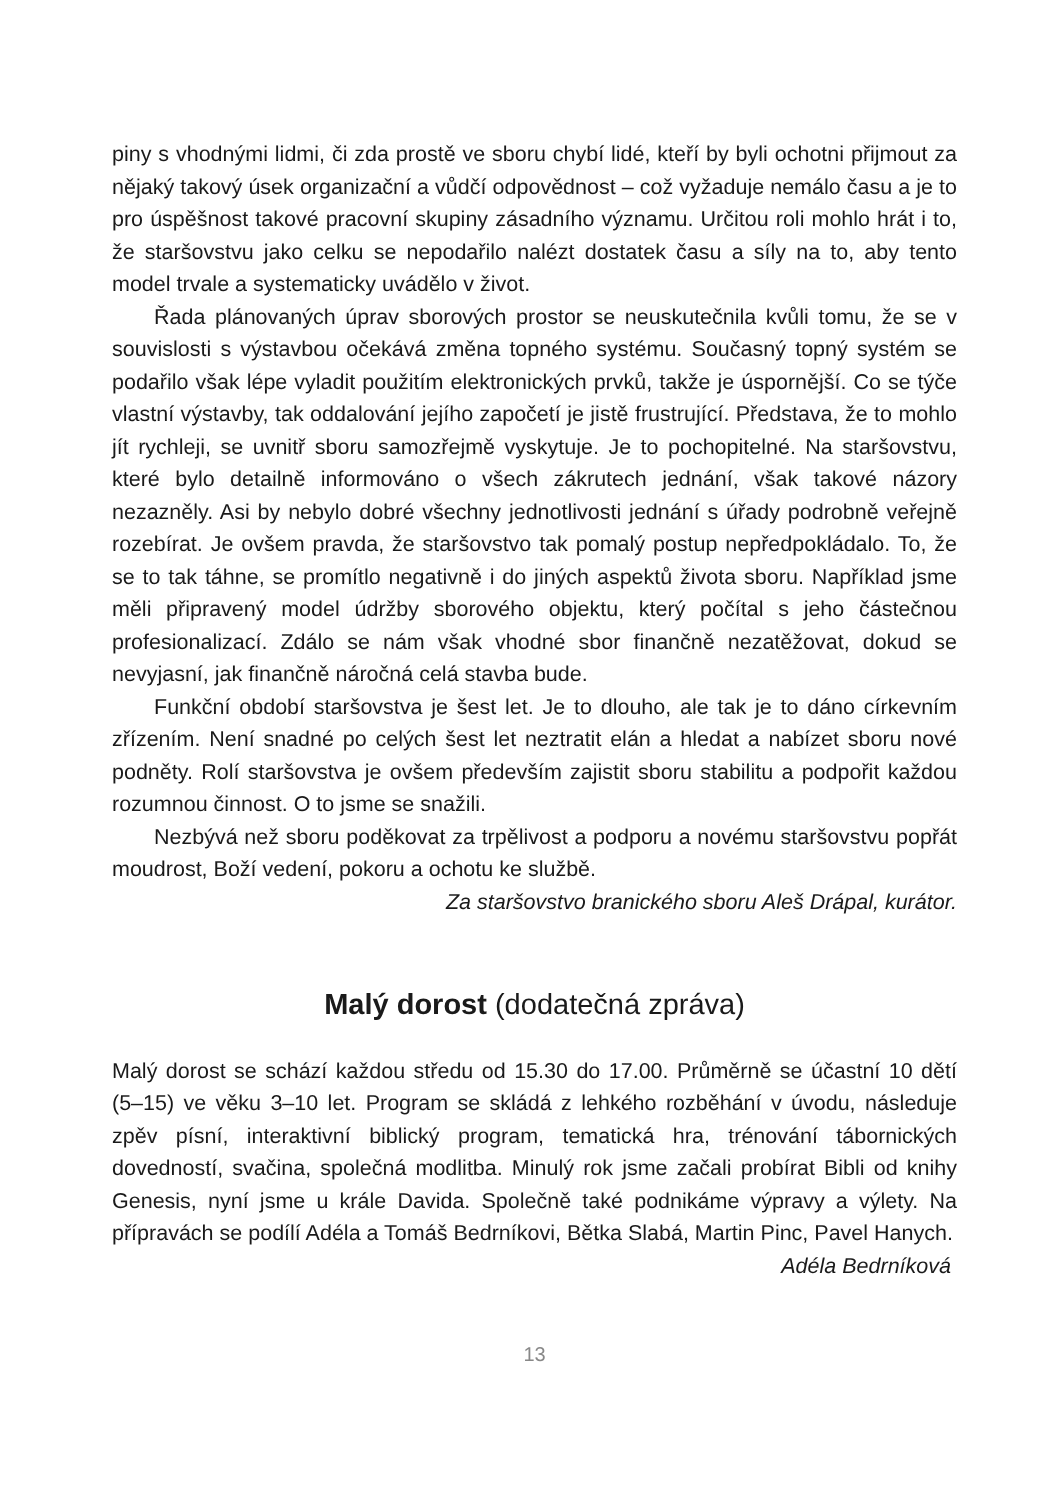piny s vhodnými lidmi, či zda prostě ve sboru chybí lidé, kteří by byli ochotni přijmout za nějaký takový úsek organizační a vůdčí odpovědnost – což vyžaduje nemálo času a je to pro úspěšnost takové pracovní skupiny zásadního významu. Určitou roli mohlo hrát i to, že staršovstvu jako celku se nepodařilo nalézt dostatek času a síly na to, aby tento model trvale a systematicky uvádělo v život.
Řada plánovaných úprav sborových prostor se neuskutečnila kvůli tomu, že se v souvislosti s výstavbou očekává změna topného systému. Současný topný systém se podařilo však lépe vyladit použitím elektronických prvků, takže je úspornější. Co se týče vlastní výstavby, tak oddalování jejího započetí je jistě frustrující. Představa, že to mohlo jít rychleji, se uvnitř sboru samozřejmě vyskytuje. Je to pochopitelné. Na staršovstvu, které bylo detailně informováno o všech zákrutech jednání, však takové názory nezazněly. Asi by nebylo dobré všechny jednotlivosti jednání s úřady podrobně veřejně rozebírat. Je ovšem pravda, že staršovstvo tak pomalý postup nepředpokládalo. To, že se to tak táhne, se promítlo negativně i do jiných aspektů života sboru. Například jsme měli připravený model údržby sborového objektu, který počítal s jeho částečnou profesionalizací. Zdálo se nám však vhodné sbor finančně nezatěžovat, dokud se nevyjasní, jak finančně náročná celá stavba bude.
Funkční období staršovstva je šest let. Je to dlouho, ale tak je to dáno církevním zřízením. Není snadné po celých šest let neztratit elán a hledat a nabízet sboru nové podněty. Rolí staršovstva je ovšem především zajistit sboru stabilitu a podpořit každou rozumnou činnost. O to jsme se snažili.
Nezbývá než sboru poděkovat za trpělivost a podporu a novému staršovstvu popřát moudrost, Boží vedení, pokoru a ochotu ke službě.
Za staršovstvo branického sboru Aleš Drápal, kurátor.
Malý dorost (dodatečná zpráva)
Malý dorost se schází každou středu od 15.30 do 17.00. Průměrně se účastní 10 dětí (5–15) ve věku 3–10 let. Program se skládá z lehkého rozběhání v úvodu, následuje zpěv písní, interaktivní biblický program, tematická hra, trénování tábornických dovedností, svačina, společná modlitba. Minulý rok jsme začali probírat Bibli od knihy Genesis, nyní jsme u krále Davida. Společně také podnikáme výpravy a výlety. Na přípravách se podílí Adéla a Tomáš Bedrníkovi, Bětka Slabá, Martin Pinc, Pavel Hanych.
Adéla Bedrníková
13